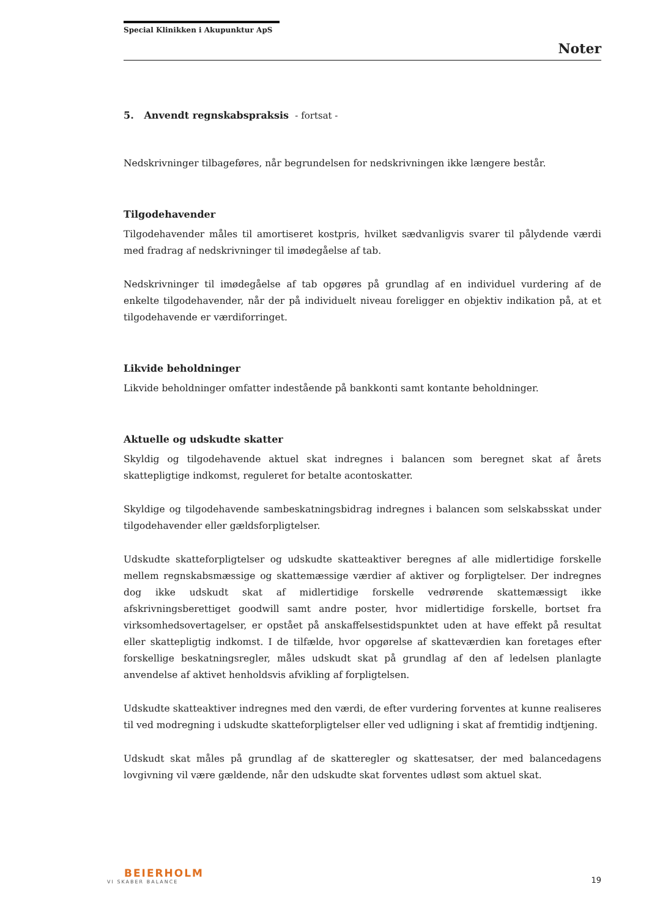Special Klinikken i Akupunktur ApS
Noter
5. Anvendt regnskabspraksis - fortsat -
Nedskrivninger tilbageføres, når begrundelsen for nedskrivningen ikke længere består.
Tilgodehavender
Tilgodehavender måles til amortiseret kostpris, hvilket sædvanligvis svarer til pålydende værdi med fradrag af nedskrivninger til imødegåelse af tab.
Nedskrivninger til imødegåelse af tab opgøres på grundlag af en individuel vurdering af de enkelte tilgodehavender, når der på individuelt niveau foreligger en objektiv indikation på, at et tilgodehavende er værdiforringet.
Likvide beholdninger
Likvide beholdninger omfatter indestående på bankkonti samt kontante beholdninger.
Aktuelle og udskudte skatter
Skyldig og tilgodehavende aktuel skat indregnes i balancen som beregnet skat af årets skattepligtige indkomst, reguleret for betalte acontoskatter.
Skyldige og tilgodehavende sambeskatningsbidrag indregnes i balancen som selskabsskat under tilgodehavender eller gældsforpligtelser.
Udskudte skatteforpligtelser og udskudte skatteaktiver beregnes af alle midlertidige forskelle mellem regnskabsmæssige og skattemæssige værdier af aktiver og forpligtelser. Der indregnes dog ikke udskudt skat af midlertidige forskelle vedrørende skattemæssigt ikke afskrivningsberettiget goodwill samt andre poster, hvor midlertidige forskelle, bortset fra virksomhedsovertagelser, er opstået på anskaffelsestidspunktet uden at have effekt på resultat eller skattepligtig indkomst. I de tilfælde, hvor opgørelse af skatteværdien kan foretages efter forskellige beskatningsregler, måles udskudt skat på grundlag af den af ledelsen planlagte anvendelse af aktivet henholdsvis afvikling af forpligtelsen.
Udskudte skatteaktiver indregnes med den værdi, de efter vurdering forventes at kunne realiseres til ved modregning i udskudte skatteforpligtelser eller ved udligning i skat af fremtidig indtjening.
Udskudt skat måles på grundlag af de skatteregler og skattesatser, der med balancedagens lovgivning vil være gældende, når den udskudte skat forventes udløst som aktuel skat.
BEIERHOLM
VI SKABER BALANCE
19